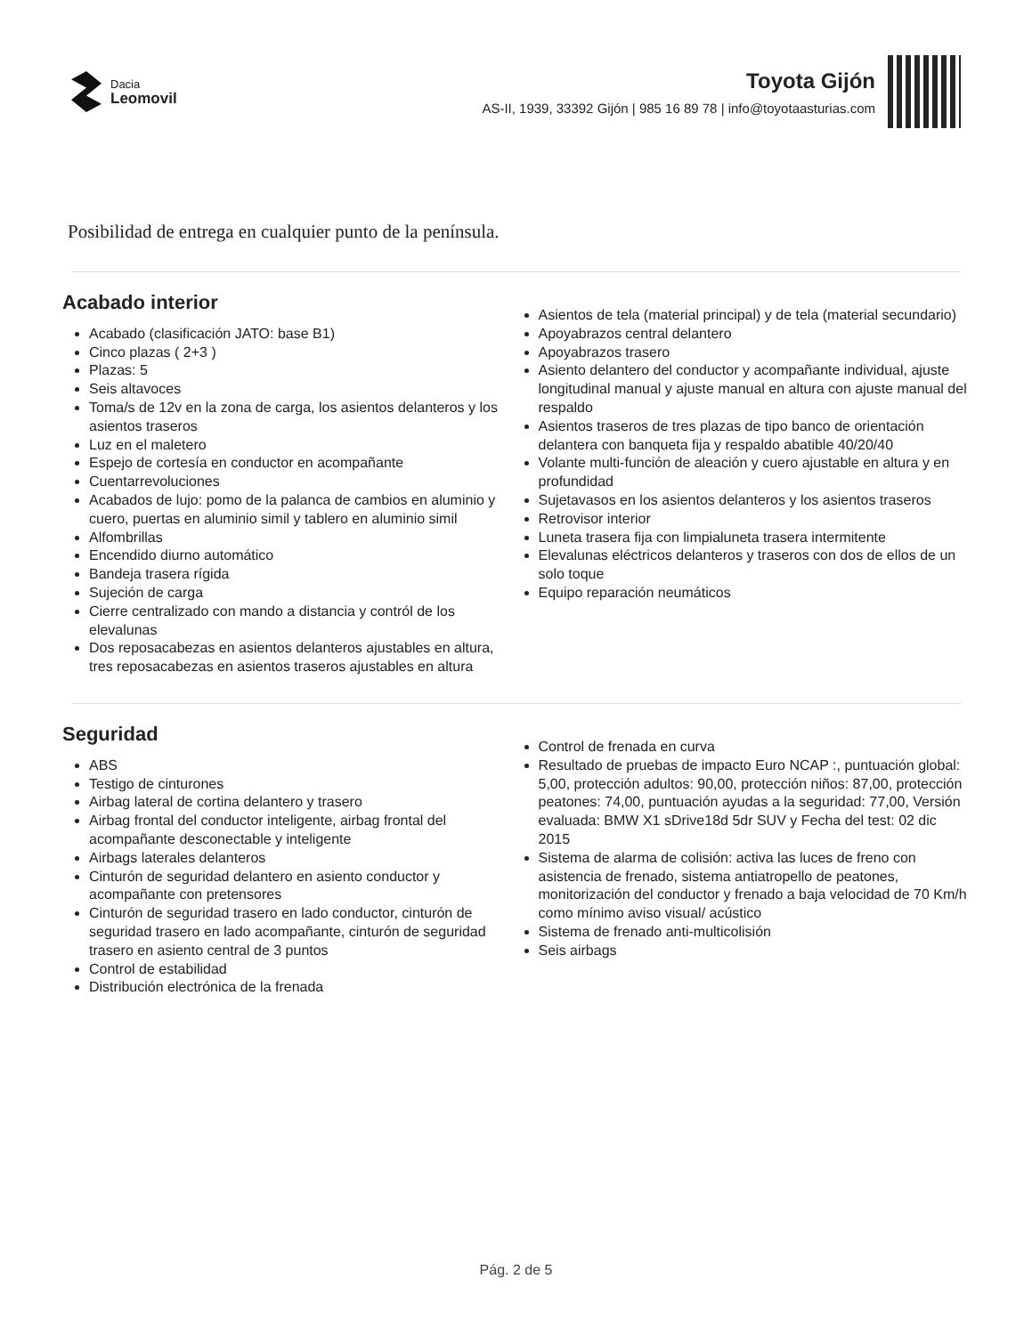Dacia
Leomovil
Toyota Gijón
AS-II, 1939, 33392 Gijón | 985 16 89 78 | info@toyotaasturias.com
Posibilidad de entrega en cualquier punto de la península.
Acabado interior
Acabado (clasificación JATO: base B1)
Cinco plazas ( 2+3 )
Plazas: 5
Seis altavoces
Toma/s de 12v en la zona de carga, los asientos delanteros y los asientos traseros
Luz en el maletero
Espejo de cortesía en conductor en acompañante
Cuentarrevoluciones
Acabados de lujo: pomo de la palanca de cambios en aluminio y cuero, puertas en aluminio simil y tablero en aluminio simil
Alfombrillas
Encendido diurno automático
Bandeja trasera rígida
Sujeción de carga
Cierre centralizado con mando a distancia y contról de los elevalunas
Dos reposacabezas en asientos delanteros ajustables en altura, tres reposacabezas en asientos traseros ajustables en altura
Asientos de tela (material principal) y de tela (material secundario)
Apoyabrazos central delantero
Apoyabrazos trasero
Asiento delantero del conductor y acompañante individual, ajuste longitudinal manual y ajuste manual en altura con ajuste manual del respaldo
Asientos traseros de tres plazas de tipo banco de orientación delantera con banqueta fija y respaldo abatible 40/20/40
Volante multi-función de aleación y cuero ajustable en altura y en profundidad
Sujetavasos en los asientos delanteros y los asientos traseros
Retrovisor interior
Luneta trasera fija con limpialuneta trasera intermitente
Elevalunas eléctricos delanteros y traseros con dos de ellos de un solo toque
Equipo reparación neumáticos
Seguridad
ABS
Testigo de cinturones
Airbag lateral de cortina delantero y trasero
Airbag frontal del conductor inteligente, airbag frontal del acompañante desconectable y inteligente
Airbags laterales delanteros
Cinturón de seguridad delantero en asiento conductor y acompañante con pretensores
Cinturón de seguridad trasero en lado conductor, cinturón de seguridad trasero en lado acompañante, cinturón de seguridad trasero en asiento central de 3 puntos
Control de estabilidad
Distribución electrónica de la frenada
Control de frenada en curva
Resultado de pruebas de impacto Euro NCAP :, puntuación global: 5,00, protección adultos: 90,00, protección niños: 87,00, protección peatones: 74,00, puntuación ayudas a la seguridad: 77,00, Versión evaluada: BMW X1 sDrive18d 5dr SUV y Fecha del test: 02 dic 2015
Sistema de alarma de colisión: activa las luces de freno con asistencia de frenado, sistema antiatropello de peatones, monitorización del conductor y frenado a baja velocidad de 70 Km/h como mínimo aviso visual/ acústico
Sistema de frenado anti-multicolisión
Seis airbags
Pág. 2 de 5